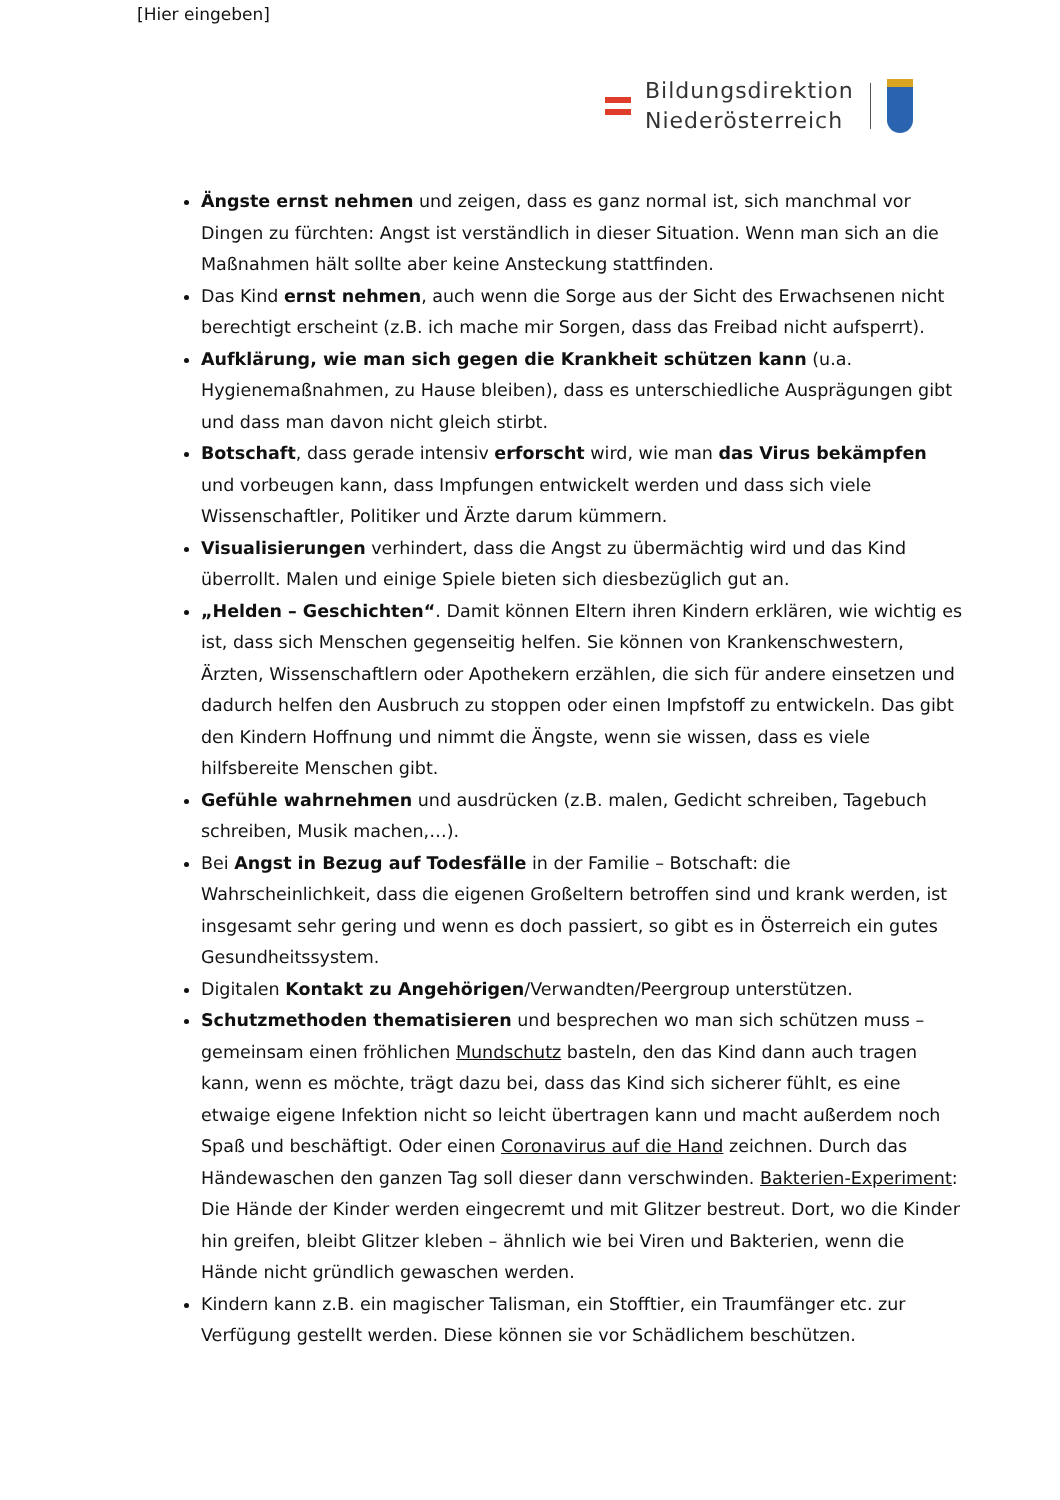[Hier eingeben]
Bildungsdirektion
Niederösterreich
Ängste ernst nehmen und zeigen, dass es ganz normal ist, sich manchmal vor Dingen zu fürchten: Angst ist verständlich in dieser Situation. Wenn man sich an die Maßnahmen hält sollte aber keine Ansteckung stattfinden.
Das Kind ernst nehmen, auch wenn die Sorge aus der Sicht des Erwachsenen nicht berechtigt erscheint (z.B. ich mache mir Sorgen, dass das Freibad nicht aufsperrt).
Aufklärung, wie man sich gegen die Krankheit schützen kann (u.a. Hygienemaßnahmen, zu Hause bleiben), dass es unterschiedliche Ausprägungen gibt und dass man davon nicht gleich stirbt.
Botschaft, dass gerade intensiv erforscht wird, wie man das Virus bekämpfen und vorbeugen kann, dass Impfungen entwickelt werden und dass sich viele Wissenschaftler, Politiker und Ärzte darum kümmern.
Visualisierungen verhindert, dass die Angst zu übermächtig wird und das Kind überrollt. Malen und einige Spiele bieten sich diesbezüglich gut an.
„Helden – Geschichten“. Damit können Eltern ihren Kindern erklären, wie wichtig es ist, dass sich Menschen gegenseitig helfen. Sie können von Krankenschwestern, Ärzten, Wissenschaftlern oder Apothekern erzählen, die sich für andere einsetzen und dadurch helfen den Ausbruch zu stoppen oder einen Impfstoff zu entwickeln. Das gibt den Kindern Hoffnung und nimmt die Ängste, wenn sie wissen, dass es viele hilfsbereite Menschen gibt.
Gefühle wahrnehmen und ausdrücken (z.B. malen, Gedicht schreiben, Tagebuch schreiben, Musik machen,…).
Bei Angst in Bezug auf Todesfälle in der Familie – Botschaft: die Wahrscheinlichkeit, dass die eigenen Großeltern betroffen sind und krank werden, ist insgesamt sehr gering und wenn es doch passiert, so gibt es in Österreich ein gutes Gesundheitssystem.
Digitalen Kontakt zu Angehörigen/Verwandten/Peergroup unterstützen.
Schutzmethoden thematisieren und besprechen wo man sich schützen muss – gemeinsam einen fröhlichen Mundschutz basteln, den das Kind dann auch tragen kann, wenn es möchte, trägt dazu bei, dass das Kind sich sicherer fühlt, es eine etwaige eigene Infektion nicht so leicht übertragen kann und macht außerdem noch Spaß und beschäftigt. Oder einen Coronavirus auf die Hand zeichnen. Durch das Händewaschen den ganzen Tag soll dieser dann verschwinden. Bakterien-Experiment: Die Hände der Kinder werden eingecremt und mit Glitzer bestreut. Dort, wo die Kinder hin greifen, bleibt Glitzer kleben – ähnlich wie bei Viren und Bakterien, wenn die Hände nicht gründlich gewaschen werden.
Kindern kann z.B. ein magischer Talisman, ein Stofftier, ein Traumfänger etc. zur Verfügung gestellt werden. Diese können sie vor Schädlichem beschützen.